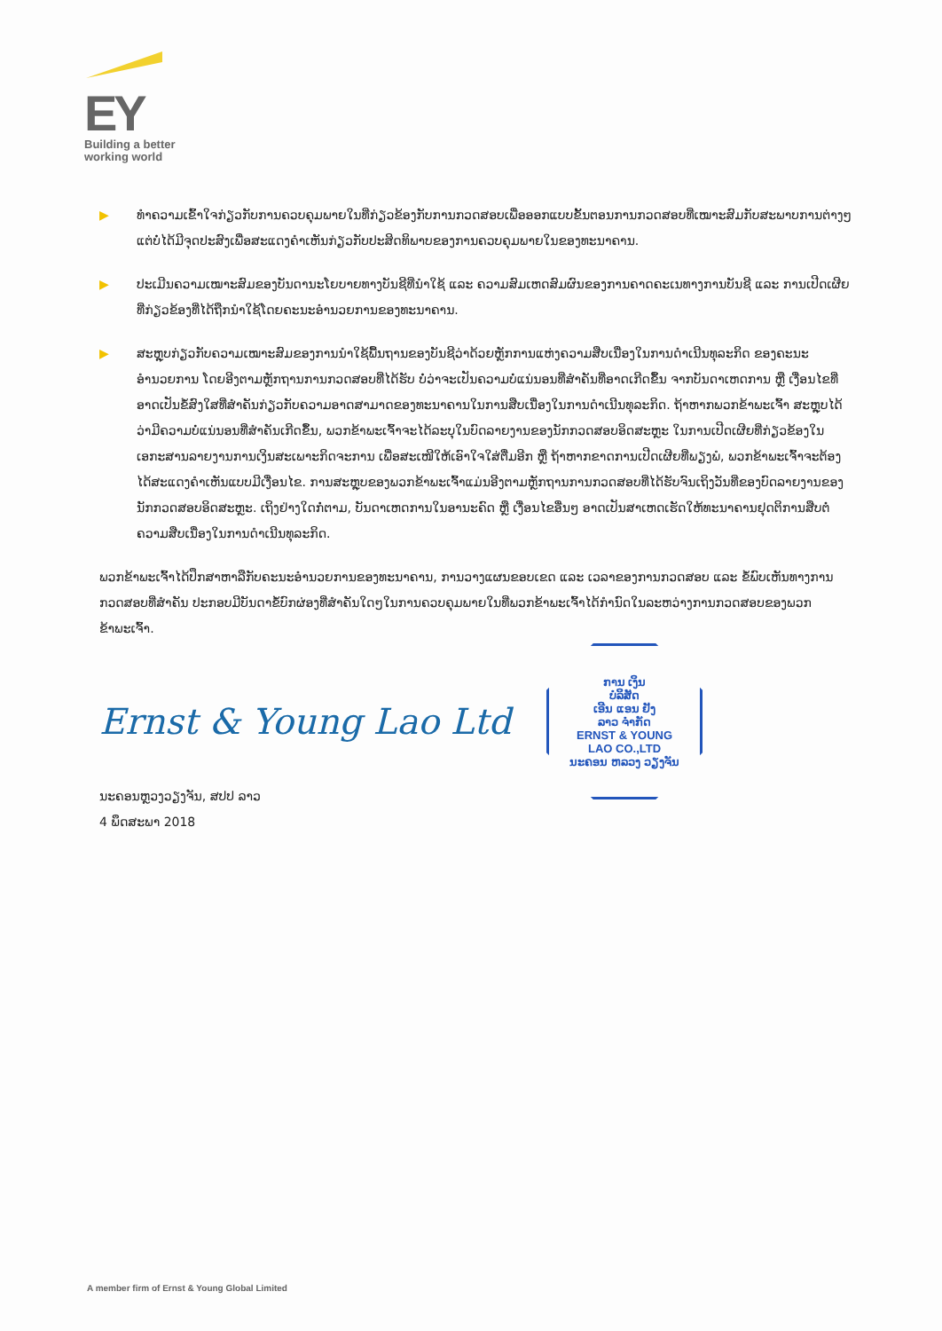EY
Building a better
working world
▶ ທຳຄວາມເຂົ້າໃຈກ່ຽວກັບການຄວບຄຸມພາຍໃນທີ່ກ່ຽວຂ້ອງກັບການກວດສອບເພື່ອອອກແບບຂັ້ນຕອນການກວດສອບທີ່ເໝາະສົມກັບສະພາບການຕ່າງໆ ແຕ່ບໍ່ໄດ້ມີຈຸດປະສົງເພື່ອສະແດງຄຳເຫັນກ່ຽວກັບປະສິດທິພາບຂອງການຄວບຄຸມພາຍໃນຂອງທະນາຄານ.
▶ ປະເມີນຄວາມເໝາະສົມຂອງບັນດານະໂຍບາຍທາງບັນຊີທີ່ນຳໃຊ້ ແລະ ຄວາມສົມເຫດສົມຜົນຂອງການຄາດຄະເນທາງການບັນຊີ ແລະ ການເປີດເຜີຍທີ່ກ່ຽວຂ້ອງທີ່ໄດ້ຖືກນຳໃຊ້ໂດຍຄະນະອຳນວຍການຂອງທະນາຄານ.
▶ ສະຫຼຸບກ່ຽວກັບຄວາມເໝາະສົມຂອງການນຳໃຊ້ພື້ນຖານຂອງບັນຊີວ່າດ້ວຍຫຼັກການແຫ່ງຄວາມສືບເນື່ອງໃນການດຳເນີນທຸລະກິດ ຂອງຄະນະອຳນວຍການ ໂດຍອີງຕາມຫຼັກຖານການກວດສອບທີ່ໄດ້ຮັບ ບໍ່ວ່າຈະເປັນຄວາມບໍ່ແນ່ນອນທີ່ສຳຄັນທີ່ອາດເກີດຂຶ້ນ ຈາກບັນດາເຫດການ ຫຼື ເງື່ອນໄຂທີ່ອາດເປັນຂໍ້ສົງໃສທີ່ສຳຄັນກ່ຽວກັບຄວາມອາດສາມາດຂອງທະນາຄານໃນການສືບເນື່ອງໃນການດຳເນີນທຸລະກິດ. ຖ້າຫາກພວກຂ້າພະເຈົ້າ ສະຫຼຸບໄດ້ວ່າມີຄວາມບໍ່ແນ່ນອນທີ່ສຳຄັນເກີດຂຶ້ນ, ພວກຂ້າພະເຈົ້າຈະໄດ້ລະບຸໃນບົດລາຍງານຂອງນັກກວດສອບອິດສະຫຼະ ໃນການເປີດເຜີຍທີ່ກ່ຽວຂ້ອງໃນເອກະສານລາຍງານການເງິນສະເພາະກິດຈະການ ເພື່ອສະເໜີໃຫ້ເອົາໃຈໃສ່ຕື່ມອີກ ຫຼື ຖ້າຫາກຂາດການເປີດເຜີຍທີ່ພຽງພໍ, ພວກຂ້າພະເຈົ້າຈະຕ້ອງໄດ້ສະແດງຄຳເຫັນແບບມີເງື່ອນໄຂ. ການສະຫຼຸບຂອງພວກຂ້າພະເຈົ້າແມ່ນອີງຕາມຫຼັກຖານການກວດສອບທີ່ໄດ້ຮັບຈົນເຖິງວັນທີ່ຂອງບົດລາຍງານຂອງນັກກວດສອບອິດສະຫຼະ. ເຖິງຢ່າງໃດກໍ່ຕາມ, ບັນດາເຫດການໃນອານະຄົດ ຫຼື ເງື່ອນໄຂອື່ນໆ ອາດເປັນສາເຫດເຮັດໃຫ້ທະນາຄານຢຸດຕິການສືບຕໍ່ຄວາມສືບເນື່ອງໃນການດຳເນີນທຸລະກິດ.
ພວກຂ້າພະເຈົ້າໄດ້ປຶກສາຫາລືກັບຄະນະອຳນວຍການຂອງທະນາຄານ, ການວາງແຜນຂອບເຂດ ແລະ ເວລາຂອງການກວດສອບ ແລະ ຂໍ້ພົບເຫັນທາງການກວດສອບທີ່ສຳຄັນ ປະກອບມີບັນດາຂໍ້ບົກຜ່ອງທີ່ສຳຄັນໃດໆໃນການຄວບຄຸມພາຍໃນທີ່ພວກຂ້າພະເຈົ້າໄດ້ກຳນົດໃນລະຫວ່າງການກວດສອບຂອງພວກຂ້າພະເຈົ້າ.
Ernst & Young Lao Ltd
ການ ເງິນ
ບໍລິສັດ
ເອີນ ແອນ ຢັງ
ລາວ ຈຳກັດ
ERNST & YOUNG
LAO CO.,LTD
ນະຄອນ ຫລວງ ວຽງຈັນ
ນະຄອນຫຼວງວຽງຈັນ, ສປປ ລາວ
4 ພຶດສະພາ 2018
A member firm of Ernst & Young Global Limited